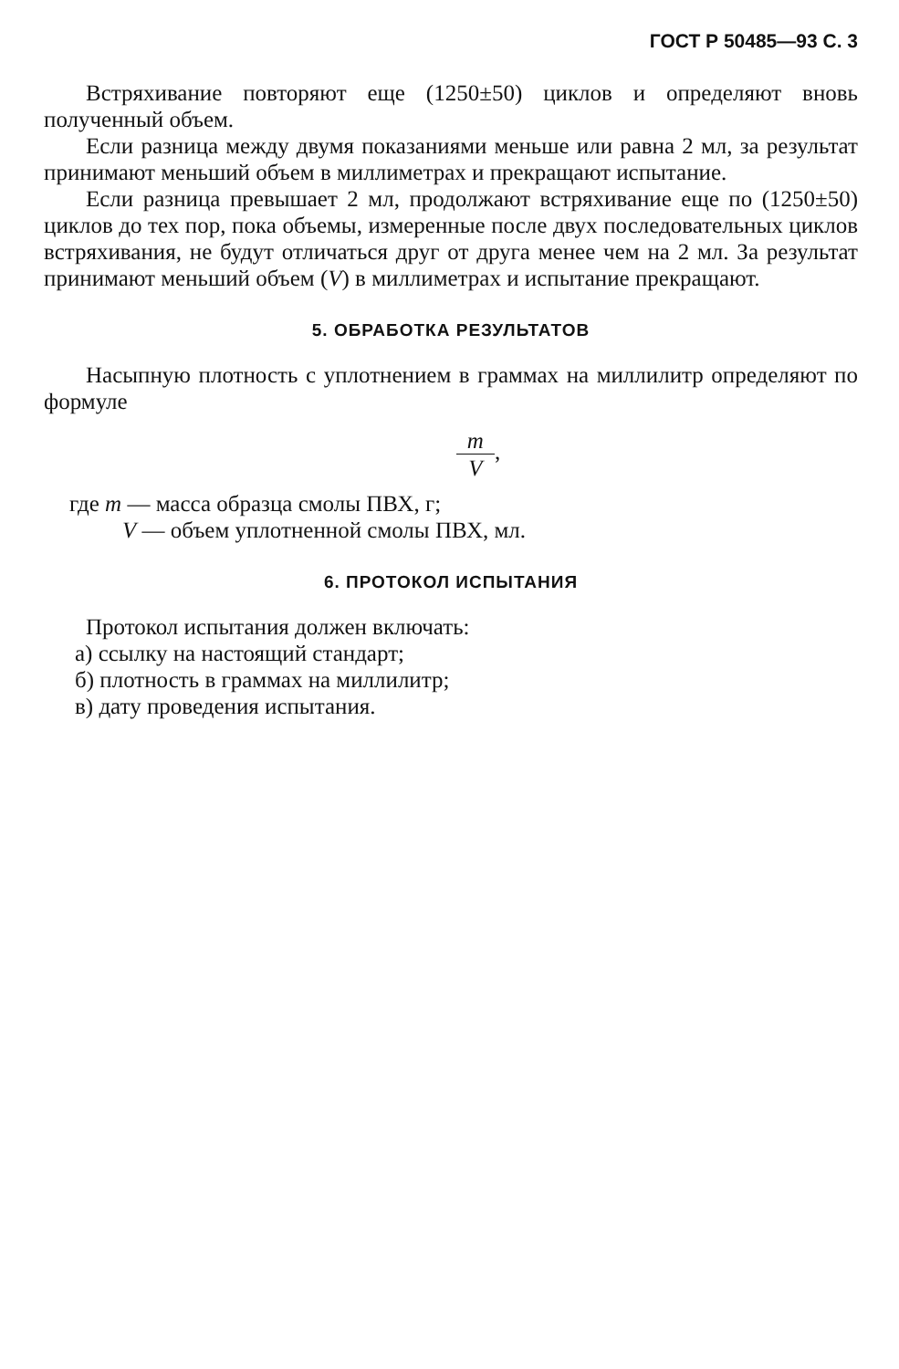ГОСТ Р 50485—93 С. 3
Встряхивание повторяют еще (1250±50) циклов и определяют вновь полученный объем.
Если разница между двумя показаниями меньше или равна 2 мл, за результат принимают меньший объем в миллиметрах и прекращают испытание.
Если разница превышает 2 мл, продолжают встряхивание еще по (1250±50) циклов до тех пор, пока объемы, измеренные после двух последовательных циклов встряхивания, не будут отличаться друг от друга менее чем на 2 мл. За результат принимают меньший объем (V) в миллиметрах и испытание прекращают.
5. ОБРАБОТКА РЕЗУЛЬТАТОВ
Насыпную плотность с уплотнением в граммах на миллилитр определяют по формуле
m V,
где m — масса образца смолы ПВХ, г;
V — объем уплотненной смолы ПВХ, мл.
6. ПРОТОКОЛ ИСПЫТАНИЯ
Протокол испытания должен включать:
а) ссылку на настоящий стандарт;
б) плотность в граммах на миллилитр;
в) дату проведения испытания.